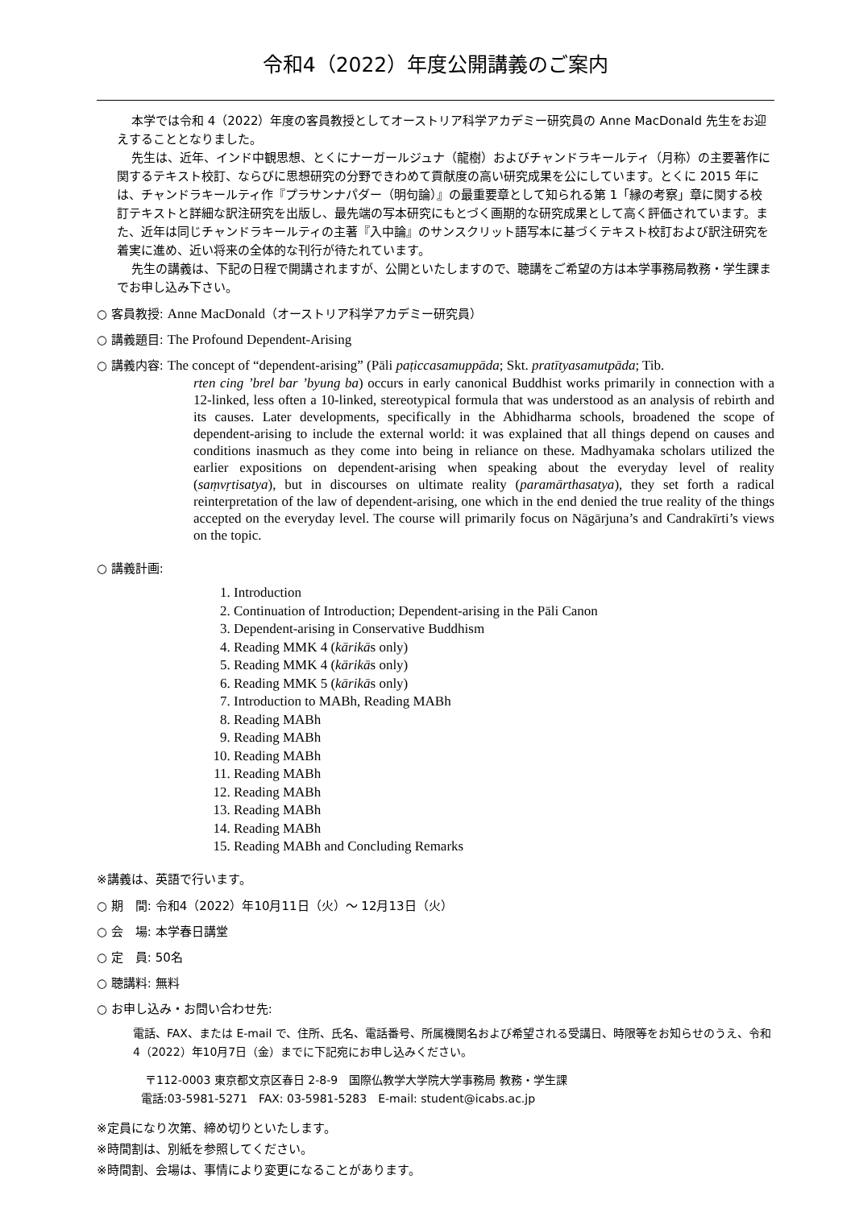令和4（2022）年度公開講義のご案内
本学では令和 4（2022）年度の客員教授としてオーストリア科学アカデミー研究員の Anne MacDonald 先生をお迎えすることとなりました。
先生は、近年、インド中観思想、とくにナーガールジュナ（龍樹）およびチャンドラキールティ（月称）の主要著作に関するテキスト校訂、ならびに思想研究の分野できわめて貢献度の高い研究成果を公にしています。とくに 2015 年には、チャンドラキールティ作『プラサンナパダー（明句論）』の最重要章として知られる第 1「縁の考察」章に関する校訂テキストと詳細な訳注研究を出版し、最先端の写本研究にもとづく画期的な研究成果として高く評価されています。また、近年は同じチャンドラキールティの主著『入中論』のサンスクリット語写本に基づくテキスト校訂および訳注研究を着実に進め、近い将来の全体的な刊行が待たれています。
先生の講義は、下記の日程で開講されますが、公開といたしますので、聴講をご希望の方は本学事務局教務・学生課までお申し込み下さい。
○ 客員教授: Anne MacDonald（オーストリア科学アカデミー研究員）
○ 講義題目: The Profound Dependent-Arising
○ 講義内容: The concept of “dependent-arising” (Pāli paṭiccasamuppāda; Skt. pratītyasamutpāda; Tib.
rten cing ’brel bar ’byung ba) occurs in early canonical Buddhist works primarily in connection with a 12-linked, less often a 10-linked, stereotypical formula that was understood as an analysis of rebirth and its causes. Later developments, specifically in the Abhidharma schools, broadened the scope of dependent-arising to include the external world: it was explained that all things depend on causes and conditions inasmuch as they come into being in reliance on these. Madhyamaka scholars utilized the earlier expositions on dependent-arising when speaking about the everyday level of reality (saṃvṛtisatya), but in discourses on ultimate reality (paramārthasatya), they set forth a radical reinterpretation of the law of dependent-arising, one which in the end denied the true reality of the things accepted on the everyday level. The course will primarily focus on Nāgārjuna’s and Candrakīrti’s views on the topic.
○ 講義計画:
1. Introduction
2. Continuation of Introduction; Dependent-arising in the Pāli Canon
3. Dependent-arising in Conservative Buddhism
4. Reading MMK 4 (kārikās only)
5. Reading MMK 4 (kārikās only)
6. Reading MMK 5 (kārikās only)
7. Introduction to MABh, Reading MABh
8. Reading MABh
9. Reading MABh
10. Reading MABh
11. Reading MABh
12. Reading MABh
13. Reading MABh
14. Reading MABh
15. Reading MABh and Concluding Remarks
※講義は、英語で行います。
○ 期　間: 令和4（2022）年10月11日（火）～ 12月13日（火）
○ 会　場: 本学春日講堂
○ 定　員: 50名
○ 聴講料: 無料
○ お申し込み・お問い合わせ先:
電話、FAX、または E-mail で、住所、氏名、電話番号、所属機関名および希望される受講日、時限等をお知らせのうえ、令和4（2022）年10月7日（金）までに下記宛にお申し込みください。
〒112-0003 東京都文京区春日 2-8-9　国際仏教学大学院大学事務局 教務・学生課
電話:03-5981-5271　FAX: 03-5981-5283　E-mail: student@icabs.ac.jp
※定員になり次第、締め切りといたします。
※時間割は、別紙を参照してください。
※時間割、会場は、事情により変更になることがあります。